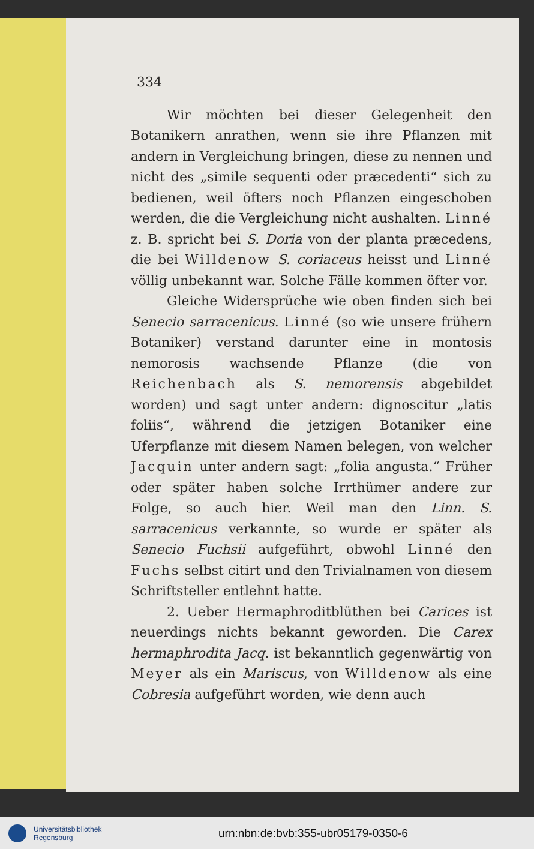334
Wir möchten bei dieser Gelegenheit den Botanikern anrathen, wenn sie ihre Pflanzen mit andern in Vergleichung bringen, diese zu nennen und nicht des „simile sequenti oder præcedenti“ sich zu bedienen, weil öfters noch Pflanzen eingeschoben werden, die die Vergleichung nicht aushalten. Linné z. B. spricht bei S. Doria von der planta præcedens, die bei Willdenow S. coriaceus heisst und Linné völlig unbekannt war. Solche Fälle kommen öfter vor.
Gleiche Widersprüche wie oben finden sich bei Senecio sarracenicus. Linné (so wie unsere frühern Botaniker) verstand darunter eine in montosis nemorosis wachsende Pflanze (die von Reichenbach als S. nemorensis abgebildet worden) und sagt unter andern: dignoscitur „latis foliis“, während die jetzigen Botaniker eine Uferpflanze mit diesem Namen belegen, von welcher Jacquin unter andern sagt: „folia angusta.“ Früher oder später haben solche Irrthümer andere zur Folge, so auch hier. Weil man den Linn. S. sarracenicus verkannte, so wurde er später als Senecio Fuchsii aufgeführt, obwohl Linné den Fuchs selbst citirt und den Trivialnamen von diesem Schriftsteller entlehnt hatte.
2. Ueber Hermaphroditblüthen bei Carices ist neuerdings nichts bekannt geworden. Die Carex hermaphrodita Jacq. ist bekanntlich gegenwärtig von Meyer als ein Mariscus, von Willdenow als eine Cobresia aufgeführt worden, wie denn auch
Universitätsbibliothek
Regensburg
urn:nbn:de:bvb:355-ubr05179-0350-6